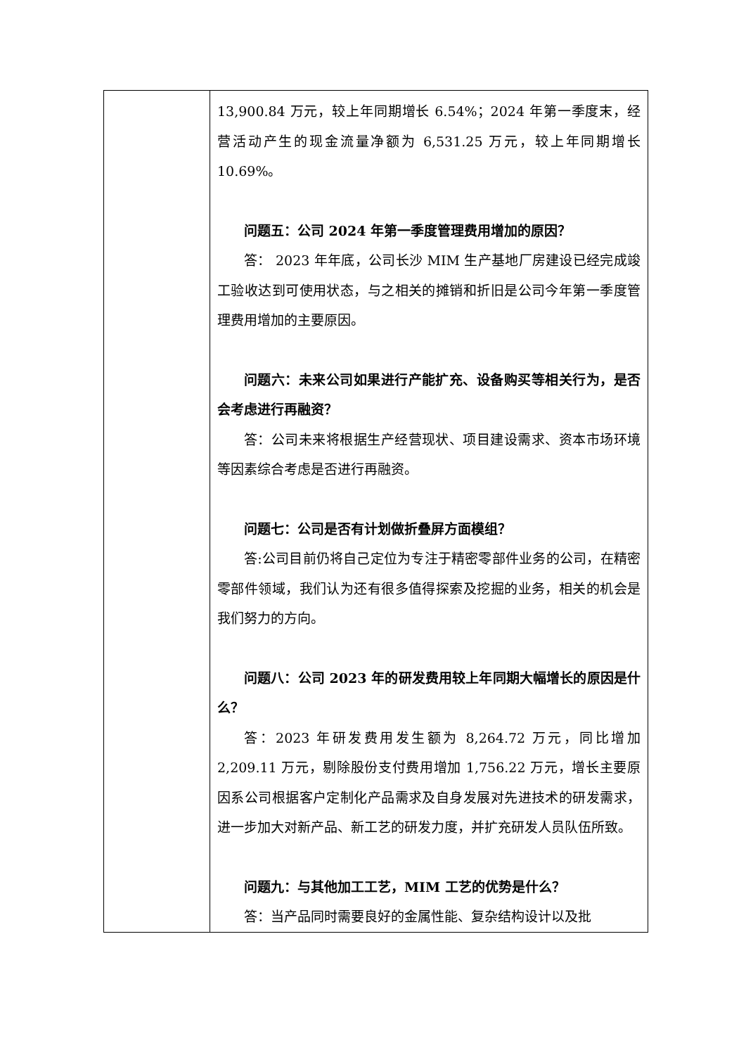| | 13,900.84 万元，较上年同期增长 6.54%；2024 年第一季度末，经营活动产生的现金流量净额为 6,531.25 万元，较上年同期增长 10.69%。 问题五：公司 2024 年第一季度管理费用增加的原因？ 答： 2023 年年底，公司长沙 MIM 生产基地厂房建设已经完成竣工验收达到可使用状态，与之相关的摊销和折旧是公司今年第一季度管理费用增加的主要原因。 问题六：未来公司如果进行产能扩充、设备购买等相关行为，是否会考虑进行再融资？ 答：公司未来将根据生产经营现状、项目建设需求、资本市场环境等因素综合考虑是否进行再融资。 问题七：公司是否有计划做折叠屏方面模组？ 答:公司目前仍将自己定位为专注于精密零部件业务的公司，在精密零部件领域，我们认为还有很多值得探索及挖掘的业务，相关的机会是我们努力的方向。 问题八：公司 2023 年的研发费用较上年同期大幅增长的原因是什么？ 答：2023 年研发费用发生额为 8,264.72 万元，同比增加 2,209.11 万元，剔除股份支付费用增加 1,756.22 万元，增长主要原因系公司根据客户定制化产品需求及自身发展对先进技术的研发需求，进一步加大对新产品、新工艺的研发力度，并扩充研发人员队伍所致。 问题九：与其他加工工艺，MIM 工艺的优势是什么？ 答：当产品同时需要良好的金属性能、复杂结构设计以及批 |